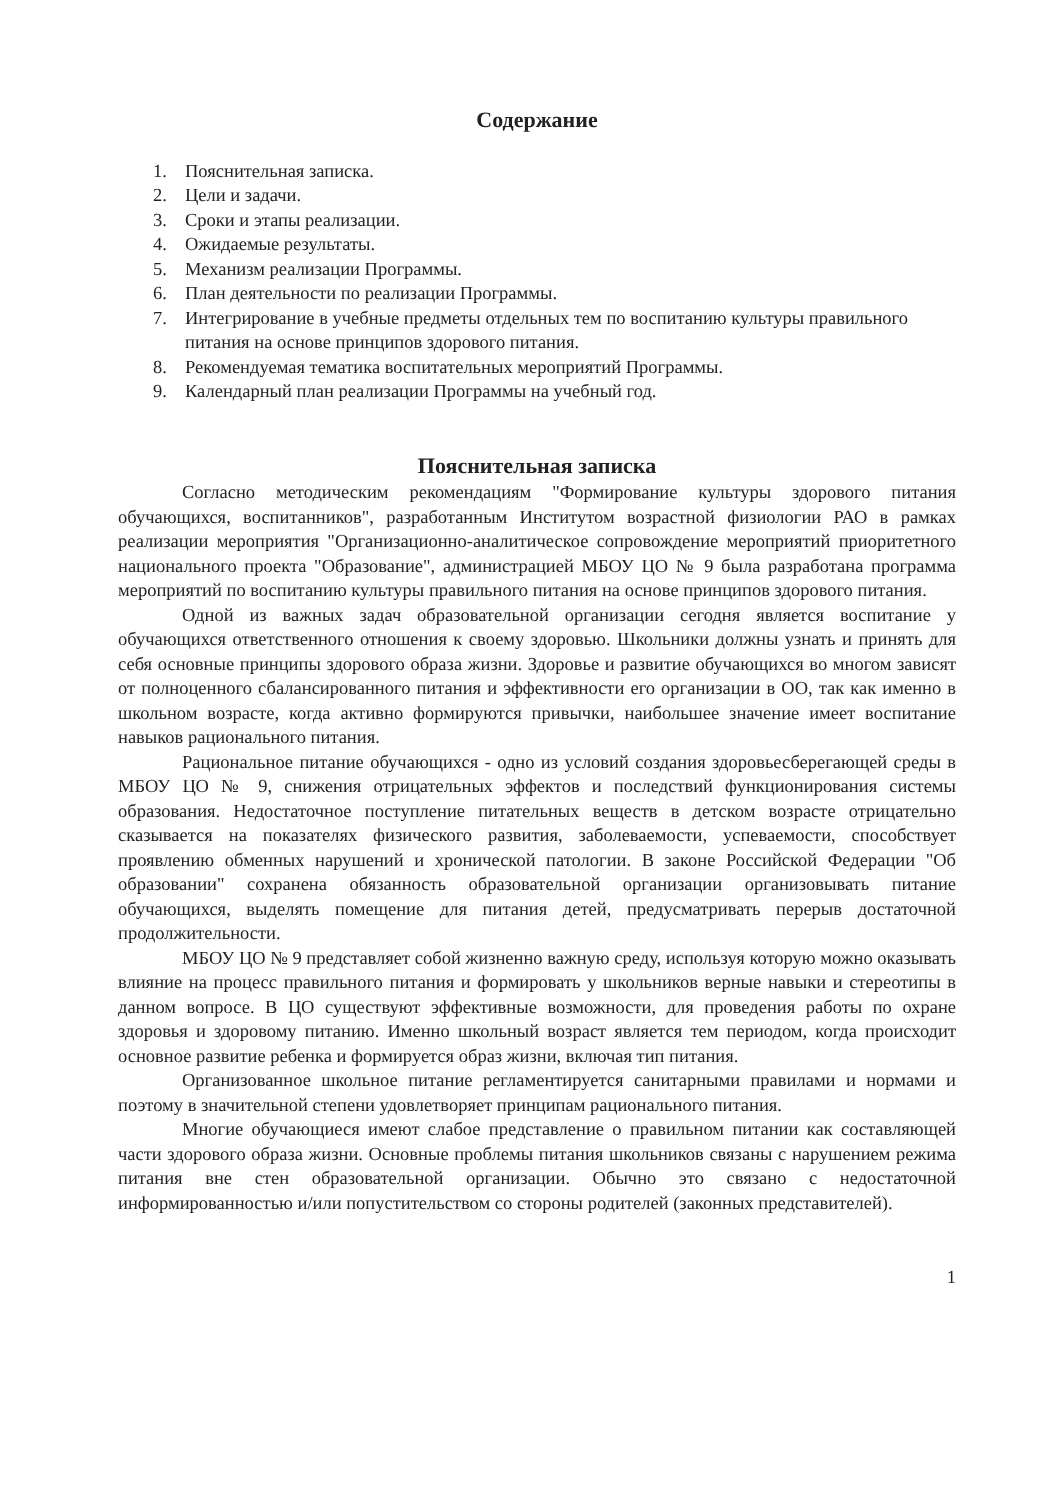Содержание
1. Пояснительная записка.
2. Цели и задачи.
3. Сроки и этапы реализации.
4. Ожидаемые результаты.
5. Механизм реализации Программы.
6. План деятельности по реализации Программы.
7. Интегрирование в учебные предметы отдельных тем по воспитанию культуры правильного питания на основе принципов здорового питания.
8. Рекомендуемая тематика воспитательных мероприятий Программы.
9. Календарный план реализации Программы на учебный год.
Пояснительная записка
Согласно методическим рекомендациям "Формирование культуры здорового питания обучающихся, воспитанников", разработанным Институтом возрастной физиологии РАО в рамках реализации мероприятия "Организационно-аналитическое сопровождение мероприятий приоритетного национального проекта "Образование", администрацией МБОУ ЦО № 9 была разработана программа мероприятий по воспитанию культуры правильного питания на основе принципов здорового питания.
Одной из важных задач образовательной организации сегодня является воспитание у обучающихся ответственного отношения к своему здоровью. Школьники должны узнать и принять для себя основные принципы здорового образа жизни. Здоровье и развитие обучающихся во многом зависят от полноценного сбалансированного питания и эффективности его организации в ОО, так как именно в школьном возрасте, когда активно формируются привычки, наибольшее значение имеет воспитание навыков рационального питания.
Рациональное питание обучающихся - одно из условий создания здоровьесберегающей среды в МБОУ ЦО № 9, снижения отрицательных эффектов и последствий функционирования системы образования. Недостаточное поступление питательных веществ в детском возрасте отрицательно сказывается на показателях физического развития, заболеваемости, успеваемости, способствует проявлению обменных нарушений и хронической патологии. В законе Российской Федерации "Об образовании" сохранена обязанность образовательной организации организовывать питание обучающихся, выделять помещение для питания детей, предусматривать перерыв достаточной продолжительности.
МБОУ ЦО № 9 представляет собой жизненно важную среду, используя которую можно оказывать влияние на процесс правильного питания и формировать у школьников верные навыки и стереотипы в данном вопросе. В ЦО существуют эффективные возможности, для проведения работы по охране здоровья и здоровому питанию. Именно школьный возраст является тем периодом, когда происходит основное развитие ребенка и формируется образ жизни, включая тип питания.
Организованное школьное питание регламентируется санитарными правилами и нормами и поэтому в значительной степени удовлетворяет принципам рационального питания.
Многие обучающиеся имеют слабое представление о правильном питании как составляющей части здорового образа жизни. Основные проблемы питания школьников связаны с нарушением режима питания вне стен образовательной организации. Обычно это связано с недостаточной информированностью и/или попустительством со стороны родителей (законных представителей).
1